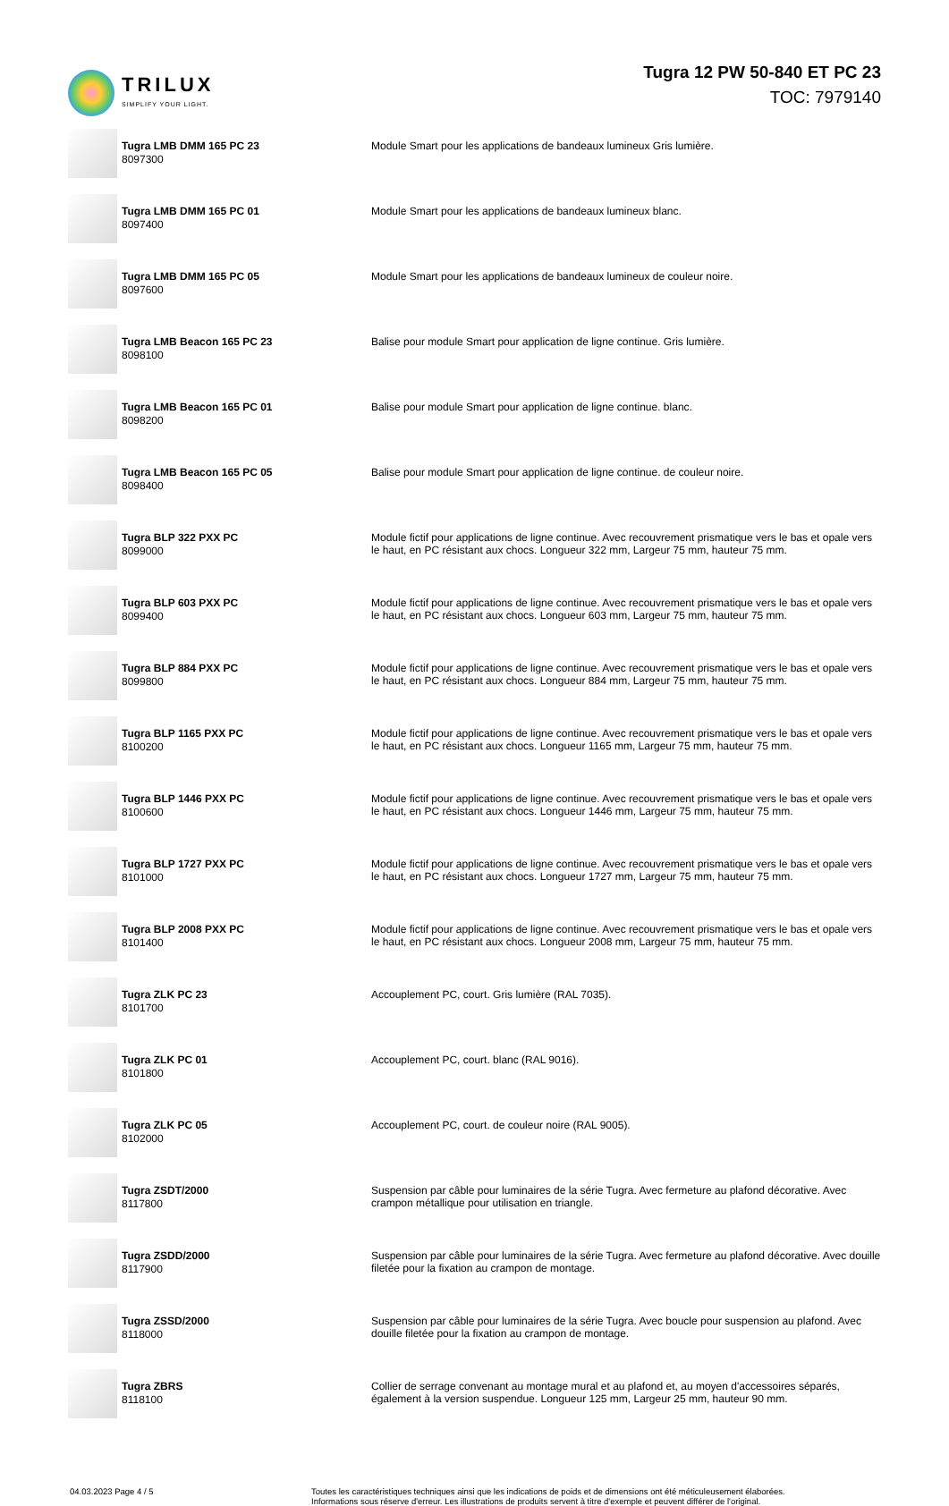TRILUX
SIMPLIFY YOUR LIGHT.
Tugra 12 PW 50-840 ET PC 23
TOC: 7979140
| | Tugra LMB DMM 165 PC 23 8097300 | Module Smart pour les applications de bandeaux lumineux Gris lumière. |
| | Tugra LMB DMM 165 PC 01 8097400 | Module Smart pour les applications de bandeaux lumineux blanc. |
| | Tugra LMB DMM 165 PC 05 8097600 | Module Smart pour les applications de bandeaux lumineux de couleur noire. |
| | Tugra LMB Beacon 165 PC 23 8098100 | Balise pour module Smart pour application de ligne continue. Gris lumière. |
| | Tugra LMB Beacon 165 PC 01 8098200 | Balise pour module Smart pour application de ligne continue. blanc. |
| | Tugra LMB Beacon 165 PC 05 8098400 | Balise pour module Smart pour application de ligne continue. de couleur noire. |
| | Tugra BLP 322 PXX PC 8099000 | Module fictif pour applications de ligne continue. Avec recouvrement prismatique vers le bas et opale vers le haut, en PC résistant aux chocs. Longueur 322 mm, Largeur 75 mm, hauteur 75 mm. |
| | Tugra BLP 603 PXX PC 8099400 | Module fictif pour applications de ligne continue. Avec recouvrement prismatique vers le bas et opale vers le haut, en PC résistant aux chocs. Longueur 603 mm, Largeur 75 mm, hauteur 75 mm. |
| | Tugra BLP 884 PXX PC 8099800 | Module fictif pour applications de ligne continue. Avec recouvrement prismatique vers le bas et opale vers le haut, en PC résistant aux chocs. Longueur 884 mm, Largeur 75 mm, hauteur 75 mm. |
| | Tugra BLP 1165 PXX PC 8100200 | Module fictif pour applications de ligne continue. Avec recouvrement prismatique vers le bas et opale vers le haut, en PC résistant aux chocs. Longueur 1165 mm, Largeur 75 mm, hauteur 75 mm. |
| | Tugra BLP 1446 PXX PC 8100600 | Module fictif pour applications de ligne continue. Avec recouvrement prismatique vers le bas et opale vers le haut, en PC résistant aux chocs. Longueur 1446 mm, Largeur 75 mm, hauteur 75 mm. |
| | Tugra BLP 1727 PXX PC 8101000 | Module fictif pour applications de ligne continue. Avec recouvrement prismatique vers le bas et opale vers le haut, en PC résistant aux chocs. Longueur 1727 mm, Largeur 75 mm, hauteur 75 mm. |
| | Tugra BLP 2008 PXX PC 8101400 | Module fictif pour applications de ligne continue. Avec recouvrement prismatique vers le bas et opale vers le haut, en PC résistant aux chocs. Longueur 2008 mm, Largeur 75 mm, hauteur 75 mm. |
| | Tugra ZLK PC 23 8101700 | Accouplement PC, court. Gris lumière (RAL 7035). |
| | Tugra ZLK PC 01 8101800 | Accouplement PC, court. blanc (RAL 9016). |
| | Tugra ZLK PC 05 8102000 | Accouplement PC, court. de couleur noire (RAL 9005). |
| | Tugra ZSDT/2000 8117800 | Suspension par câble pour luminaires de la série Tugra. Avec fermeture au plafond décorative. Avec crampon métallique pour utilisation en triangle. |
| | Tugra ZSDD/2000 8117900 | Suspension par câble pour luminaires de la série Tugra. Avec fermeture au plafond décorative. Avec douille filetée pour la fixation au crampon de montage. |
| | Tugra ZSSD/2000 8118000 | Suspension par câble pour luminaires de la série Tugra. Avec boucle pour suspension au plafond. Avec douille filetée pour la fixation au crampon de montage. |
| | Tugra ZBRS 8118100 | Collier de serrage convenant au montage mural et au plafond et, au moyen d'accessoires séparés, également à la version suspendue. Longueur 125 mm, Largeur 25 mm, hauteur 90 mm. |
04.03.2023 Page 4 / 5 Toutes les caractéristiques techniques ainsi que les indications de poids et de dimensions ont été méticuleusement élaborées.
Informations sous réserve d'erreur. Les illustrations de produits servent à titre d'exemple et peuvent différer de l'original.